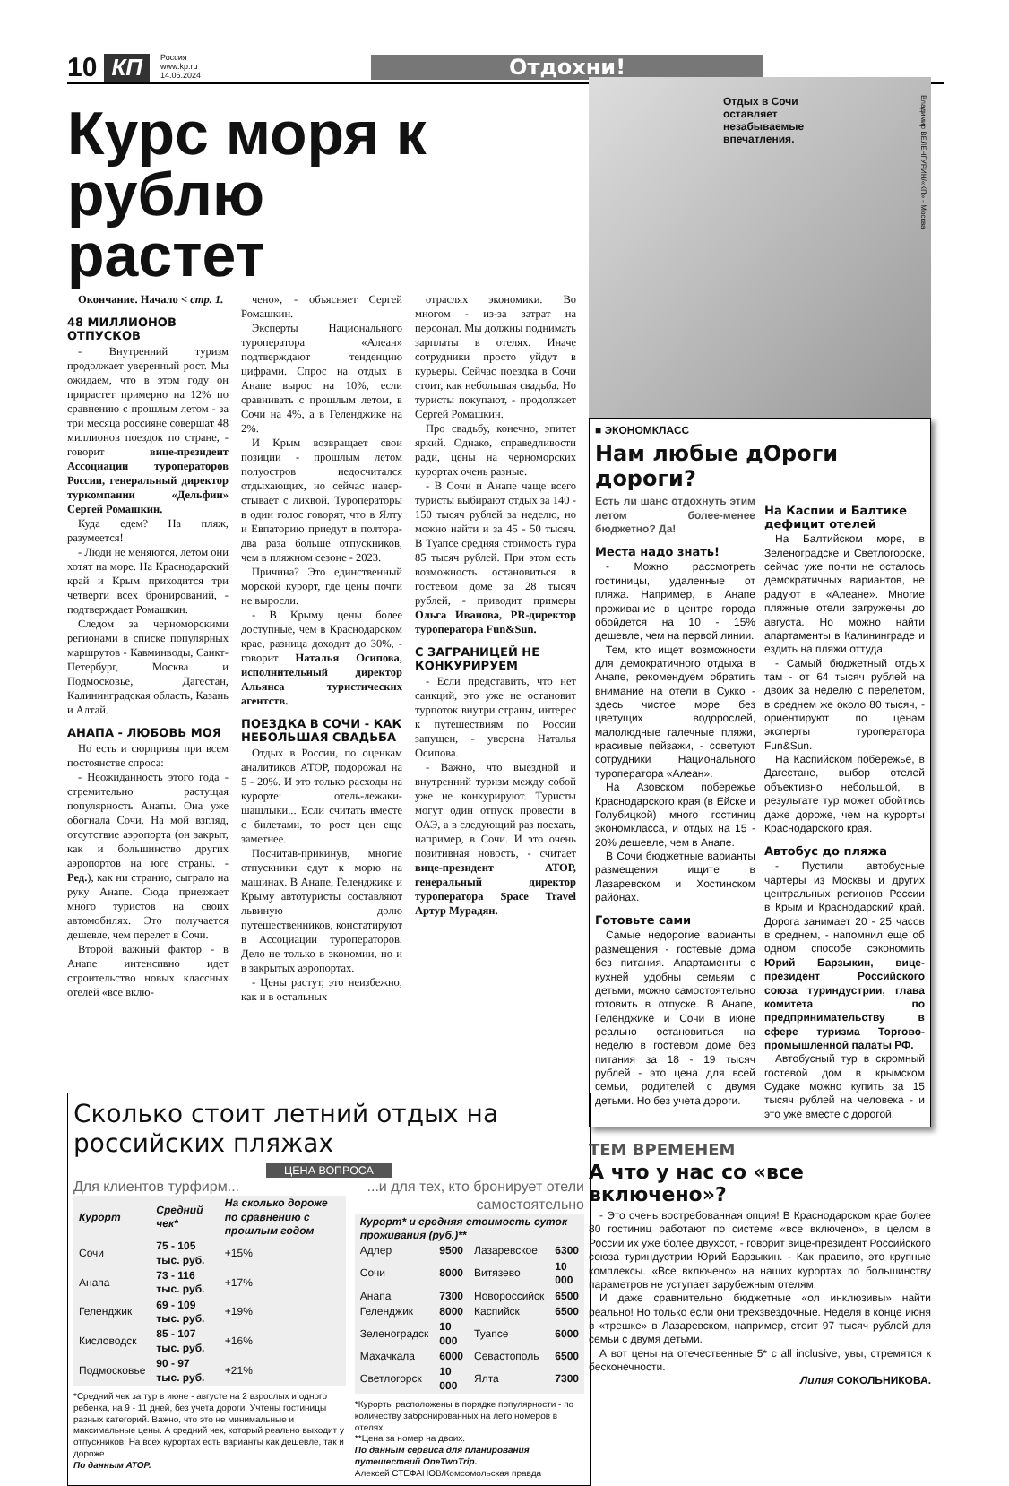10 КП Россия
www.kp.ru
14.06.2024 Отдохни!
Курс моря к рублю растет
Окончание. Начало < стр. 1.
48 МИЛЛИОНОВ ОТПУСКОВ
- Внутренний туризм продолжает уверенный рост. Мы ожидаем, что в этом году он прирастет примерно на 12% по сравнению с прошлым летом - за три месяца россияне совершат 48 миллионов поездок по стране, - говорит вице-президент Ассоциации туроператоров России, генеральный директор туркомпании «Дельфин» Сергей Ромашкин.
Куда едем? На пляж, разумеется!
- Люди не меняются, летом они хотят на море. На Краснодарский край и Крым приходится три четверти всех бронирований, - подтверждает Ромашкин.
Следом за черноморскими регионами в списке популярных маршрутов - Кавминводы, Санкт-Петербург, Москва и Подмосковье, Дагестан, Калининградская область, Казань и Алтай.
АНАПА - ЛЮБОВЬ МОЯ
Но есть и сюрпризы при всем постоянстве спроса:
- Неожиданность этого года - стремительно растущая популярность Анапы. Она уже обогнала Сочи. На мой взгляд, отсутствие аэропорта (он закрыт, как и большинство других аэропортов на юге страны. - Ред.), как ни странно, сыграло на руку Анапе. Сюда приезжает много туристов на своих автомобилях. Это получается дешевле, чем перелет в Сочи.
Второй важный фактор - в Анапе интенсивно идет строительство новых классных отелей «все вклю-
чено», - объясняет Сергей Ромашкин.
Эксперты Национального туроператора «Алеан» подтверждают тенденцию цифрами. Спрос на отдых в Анапе вырос на 10%, если сравнивать с прошлым летом, в Сочи на 4%, а в Геленджике на 2%.
И Крым возвращает свои позиции - прошлым летом полуостров недосчитался отдыхающих, но сейчас навер­стывает с лихвой. Туроператоры в один голос говорят, что в Ялту и Евпаторию приедут в полтора-два раза больше отпускников, чем в пляжном сезоне - 2023.
Причина? Это единственный морской курорт, где цены почти не выросли.
- В Крыму цены более доступные, чем в Краснодарском крае, разница доходит до 30%, - говорит Наталья Осипова, исполнительный директор Альянса туристических агентств.
ПОЕЗДКА В СОЧИ - КАК НЕБОЛЬШАЯ СВАДЬБА
Отдых в России, по оценкам аналитиков АТОР, подорожал на 5 - 20%. И это только расходы на курорте: отель-лежаки-шашлыки... Если считать вместе с билетами, то рост цен еще заметнее.
Посчитав-прикинув, многие отпускники едут к морю на машинах. В Анапе, Геленджике и Крыму автотуристы составляют львиную долю путешественников, констатируют в Ассоциации туроператоров. Дело не только в экономии, но и в закрытых аэропортах.
- Цены растут, это неизбежно, как и в остальных
отраслях экономики. Во многом - из-за затрат на персонал. Мы должны поднимать зарплаты в отелях. Иначе сотрудники просто уйдут в курьеры. Сейчас поездка в Сочи стоит, как небольшая свадьба. Но туристы покупают, - продолжает Сергей Ромашкин.
Про свадьбу, конечно, эпитет яркий. Однако, справедливости ради, цены на черноморских курортах очень разные.
- В Сочи и Анапе чаще всего туристы выбирают отдых за 140 - 150 тысяч рублей за неделю, но можно найти и за 45 - 50 тысяч. В Туапсе средняя стоимость тура 85 тысяч рублей. При этом есть возможность остановиться в гостевом доме за 28 тысяч рублей, - приводит примеры Ольга Иванова, PR-директор туроператора Fun&Sun.
С ЗАГРАНИЦЕЙ НЕ КОНКУРИРУЕМ
- Если представить, что нет санкций, это уже не остановит турпоток внутри страны, интерес к путешествиям по России запущен, - уверена Наталья Осипова.
- Важно, что выездной и внутренний туризм между собой уже не конкурируют. Туристы могут один отпуск провести в ОАЭ, а в следующий раз поехать, например, в Сочи. И это очень позитивная новость, - считает вице-президент АТОР, генеральный директор туроператора Space Travel Артур Мурадян.
Отдых в Сочи оставляет незабываемые впечатления.
Владимир ВЕЛЕНГУРИН/«КП» - Москва
■ ЭКОНОМКЛАСС
Нам любые дОроги дороги?
Есть ли шанс отдохнуть этим летом более-менее бюджетно? Да!
Места надо знать!
- Можно рассмотреть гостиницы, удаленные от пляжа. Например, в Анапе проживание в центре города обойдется на 10 - 15% дешевле, чем на первой линии.
Тем, кто ищет возможности для демократичного отдыха в Анапе, рекомендуем обратить внимание на отели в Сукко - здесь чистое море без цветущих водорослей, малолюдные галечные пляжи, красивые пейзажи, - советуют сотрудники Национального туроператора «Алеан».
На Азовском побережье Краснодарского края (в Ейске и Голубицкой) много гостиниц экономкласса, и отдых на 15 - 20% дешевле, чем в Анапе.
В Сочи бюджетные варианты размещения ищите в Лазаревском и Хостинском районах.
Готовьте сами
Самые недорогие варианты размещения - гостевые дома без питания. Апартаменты с кухней удобны семьям с детьми, можно самостоятельно готовить в отпуске. В Анапе, Геленджике и Сочи в июне реально остановиться на неделю в гостевом доме без питания за 18 - 19 тысяч рублей - это цена для всей семьи, родителей с двумя детьми. Но без учета дороги.
На Каспии и Балтике дефицит отелей
На Балтийском море, в Зеленоградске и Светлогорске, сейчас уже почти не осталось демократичных вариантов, не радуют в «Алеане». Многие пляжные отели загружены до августа. Но можно найти апартаменты в Калининграде и ездить на пляжи оттуда.
- Самый бюджетный отдых там - от 64 тысяч рублей на двоих за неделю с перелетом, в среднем же около 80 тысяч, - ориентируют по ценам эксперты туроператора Fun&Sun.
На Каспийском побережье, в Дагестане, выбор отелей объективно небольшой, в результате тур может обойтись даже дороже, чем на курорты Краснодарского края.
Автобус до пляжа
- Пустили автобусные чартеры из Москвы и других центральных регионов России в Крым и Краснодарский край. Дорога занимает 20 - 25 часов в среднем, - напомнил еще об одном способе сэкономить Юрий Барзыкин, вице-президент Российского союза туриндустрии, глава комитета по предпринимательству в сфере туризма Торгово-промышленной палаты РФ.
Автобусный тур в скромный гостевой дом в крымском Судаке можно купить за 15 тысяч рублей на человека - и это уже вместе с дорогой.
ТЕМ ВРЕМЕНЕМ
А что у нас со «все включено»?
- Это очень востребованная опция! В Краснодарском крае более 80 гостиниц работают по системе «все включено», в целом в России их уже более двухсот, - говорит вице-президент Российского союза туриндустрии Юрий Барзыкин. - Как правило, это крупные комплексы. «Все включено» на наших курортах по большинству параметров не уступает зарубежным отелям.
И даже сравнительно бюджетные «ол инклюзивы» найти реально! Но только если они трехзвездочные. Неделя в конце июня в «трешке» в Лазаревском, например, стоит 97 тысяч рублей для семьи с двумя детьми.
А вот цены на отечественные 5* с all inclusive, увы, стремятся к бесконечности.
Лилия СОКОЛЬНИКОВА.
Сколько стоит летний отдых на российских пляжах
ЦЕНА ВОПРОСА
Для клиентов турфирм...
| Курорт | Средний чек* | На сколько дороже по сравнению с прошлым годом |
| --- | --- | --- |
| Сочи | 75 - 105 тыс. руб. | +15% |
| Анапа | 73 - 116 тыс. руб. | +17% |
| Геленджик | 69 - 109 тыс. руб. | +19% |
| Кисловодск | 85 - 107 тыс. руб. | +16% |
| Подмосковье | 90 - 97 тыс. руб. | +21% |
*Средний чек за тур в июне - августе на 2 взрослых и одного ребенка, на 9 - 11 дней, без учета дороги. Учтены гостиницы разных категорий. Важно, что это не минимальные и максимальные цены. А средний чек, который реально выходит у отпускников. На всех курортах есть варианты как дешевле, так и дороже.
По данным АТОР.
...и для тех, кто бронирует отели самостоятельно
| Курорт* и средняя стоимость суток проживания (руб.)** | | | |
| --- | --- | --- | --- |
| Адлер | 9500 | Лазаревское | 6300 |
| Сочи | 8000 | Витязево | 10 000 |
| Анапа | 7300 | Новороссийск | 6500 |
| Геленджик | 8000 | Каспийск | 6500 |
| Зеленоградск | 10 000 | Туапсе | 6000 |
| Махачкала | 6000 | Севастополь | 6500 |
| Светлогорск | 10 000 | Ялта | 7300 |
*Курорты расположены в порядке популярности - по количеству забронированных на лето номеров в отелях.
**Цена за номер на двоих.
По данным сервиса для планирования путешествий OneTwoTrip.
Алексей СТЕФАНОВ/Комсомольская правда